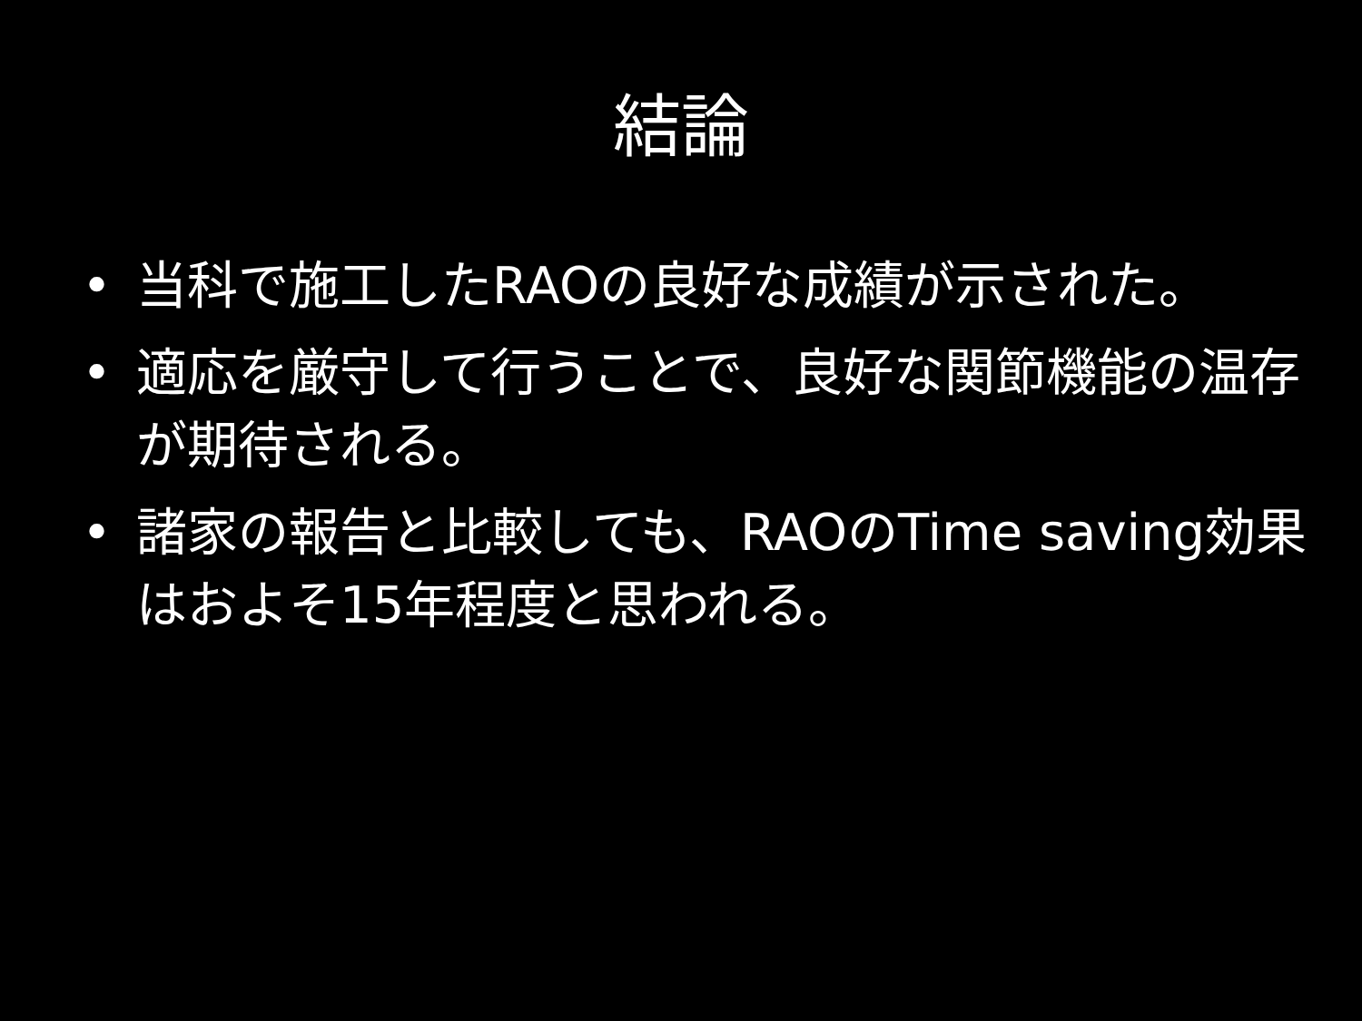結論
• 当科で施工したRAOの良好な成績が示された。
• 適応を厳守して行うことで、良好な関節機能の温存が期待される。
• 諸家の報告と比較しても、RAOのTime saving効果はおよそ15年程度と思われる。